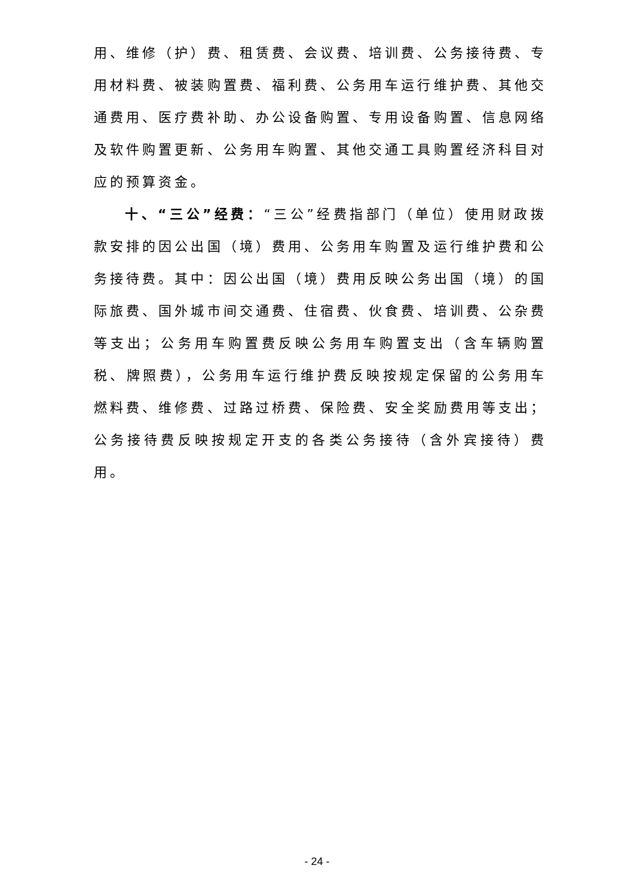用、维修（护）费、租赁费、会议费、培训费、公务接待费、专用材料费、被装购置费、福利费、公务用车运行维护费、其他交通费用、医疗费补助、办公设备购置、专用设备购置、信息网络及软件购置更新、公务用车购置、其他交通工具购置经济科目对应的预算资金。
十、“三公”经费：“三公”经费指部门（单位）使用财政拨款安排的因公出国（境）费用、公务用车购置及运行维护费和公务接待费。其中：因公出国（境）费用反映公务出国（境）的国际旅费、国外城市间交通费、住宿费、伙食费、培训费、公杂费等支出；公务用车购置费反映公务用车购置支出（含车辆购置税、牌照费），公务用车运行维护费反映按规定保留的公务用车燃料费、维修费、过路过桥费、保险费、安全奖励费用等支出；公务接待费反映按规定开支的各类公务接待（含外宾接待）费用。
- 24 -